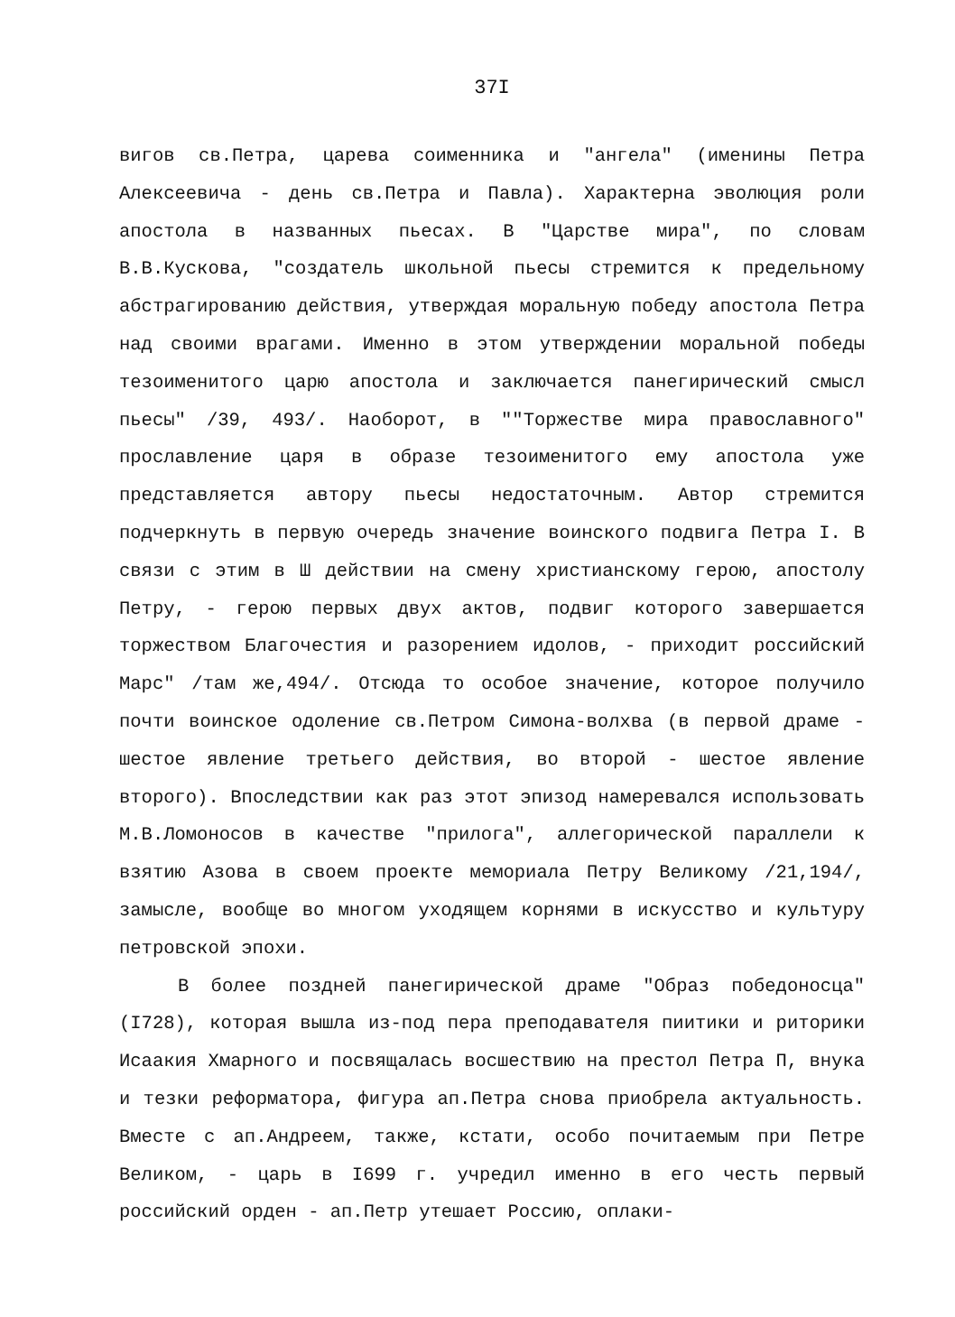37I
вигов св.Петра, царева соименника и "ангела" (именины Петра Алексеевича - день св.Петра и Павла). Характерна эволюция роли апостола в названных пьесах. В "Царстве мира", по словам В.В.Кускова, "создатель школьной пьесы стремится к предельному абстрагированию действия, утверждая моральную победу апостола Петра над своими врагами. Именно в этом утверждении моральной победы тезоименитого царю апостола и заключается панегирический смысл пьесы" /39, 493/. Наоборот, в ""Торжестве мира православного" прославление царя в образе тезоименитого ему апостола уже представляется автору пьесы недостаточным. Автор стремится подчеркнуть в первую очередь значение воинского подвига Петра I. В связи с этим в Ш действии на смену христианскому герою, апостолу Петру, - герою первых двух актов, подвиг которого завершается торжеством Благочестия и разорением идолов, - приходит российский Марс" /там же,494/. Отсюда то особое значение, которое получило почти воинское одоление св.Петром Симона-волхва (в первой драме - шестое явление третьего действия, во второй - шестое явление второго). Впоследствии как раз этот эпизод намеревался использовать М.В.Ломоносов в качестве "прилога", аллегорической параллели к взятию Азова в своем проекте мемориала Петру Великому /21,194/, замысле, вообще во многом уходящем корнями в искусство и культуру петровской эпохи.
В более поздней панегирической драме "Образ победоносца" (I728), которая вышла из-под пера преподавателя пиитики и риторики Исаакия Хмарного и посвящалась восшествию на престол Петра П, внука и тезки реформатора, фигура ап.Петра снова приобрела актуальность. Вместе с ап.Андреем, также, кстати, особо почитаемым при Петре Великом, - царь в I699 г. учредил именно в его честь первый российский орден - ап.Петр утешает Россию, оплаки-